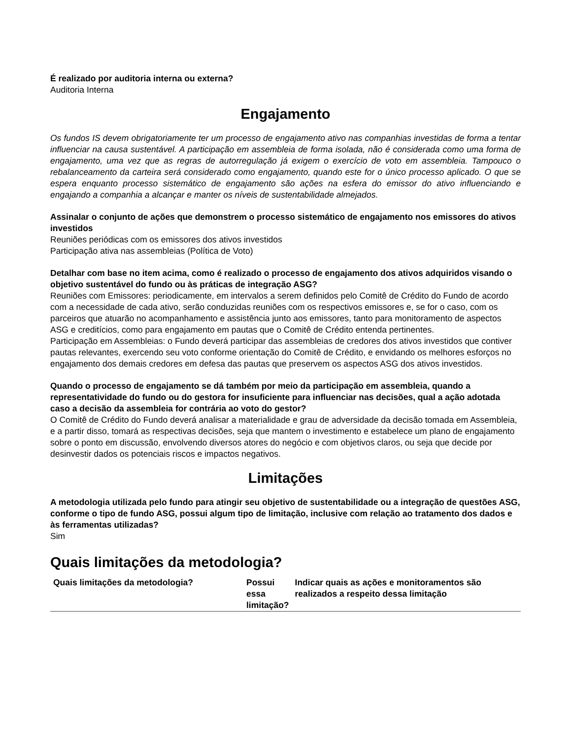É realizado por auditoria interna ou externa?
Auditoria Interna
Engajamento
Os fundos IS devem obrigatoriamente ter um processo de engajamento ativo nas companhias investidas de forma a tentar influenciar na causa sustentável. A participação em assembleia de forma isolada, não é considerada como uma forma de engajamento, uma vez que as regras de autorregulação já exigem o exercício de voto em assembleia. Tampouco o rebalanceamento da carteira será considerado como engajamento, quando este for o único processo aplicado. O que se espera enquanto processo sistemático de engajamento são ações na esfera do emissor do ativo influenciando e engajando a companhia a alcançar e manter os níveis de sustentabilidade almejados.
Assinalar o conjunto de ações que demonstrem o processo sistemático de engajamento nos emissores do ativos investidos
Reuniões periódicas com os emissores dos ativos investidos
Participação ativa nas assembleias (Política de Voto)
Detalhar com base no item acima, como é realizado o processo de engajamento dos ativos adquiridos visando o objetivo sustentável do fundo ou às práticas de integração ASG?
Reuniões com Emissores: periodicamente, em intervalos a serem definidos pelo Comitê de Crédito do Fundo de acordo com a necessidade de cada ativo, serão conduzidas reuniões com os respectivos emissores e, se for o caso, com os parceiros que atuarão no acompanhamento e assistência junto aos emissores, tanto para monitoramento de aspectos ASG e creditícios, como para engajamento em pautas que o Comitê de Crédito entenda pertinentes.
Participação em Assembleias: o Fundo deverá participar das assembleias de credores dos ativos investidos que contiver pautas relevantes, exercendo seu voto conforme orientação do Comitê de Crédito, e envidando os melhores esforços no engajamento dos demais credores em defesa das pautas que preservem os aspectos ASG dos ativos investidos.
Quando o processo de engajamento se dá também por meio da participação em assembleia, quando a representatividade do fundo ou do gestora for insuficiente para influenciar nas decisões, qual a ação adotada caso a decisão da assembleia for contrária ao voto do gestor?
O Comitê de Crédito do Fundo deverá analisar a materialidade e grau de adversidade da decisão tomada em Assembleia, e a partir disso, tomará as respectivas decisões, seja que mantem o investimento e estabelece um plano de engajamento sobre o ponto em discussão, envolvendo diversos atores do negócio e com objetivos claros, ou seja que decide por desinvestir dados os potenciais riscos e impactos negativos.
Limitações
A metodologia utilizada pelo fundo para atingir seu objetivo de sustentabilidade ou a integração de questões ASG, conforme o tipo de fundo ASG, possui algum tipo de limitação, inclusive com relação ao tratamento dos dados e às ferramentas utilizadas?
Sim
Quais limitações da metodologia?
| Quais limitações da metodologia? | Possui essa limitação? | Indicar quais as ações e monitoramentos são realizados a respeito dessa limitação |
| --- | --- | --- |